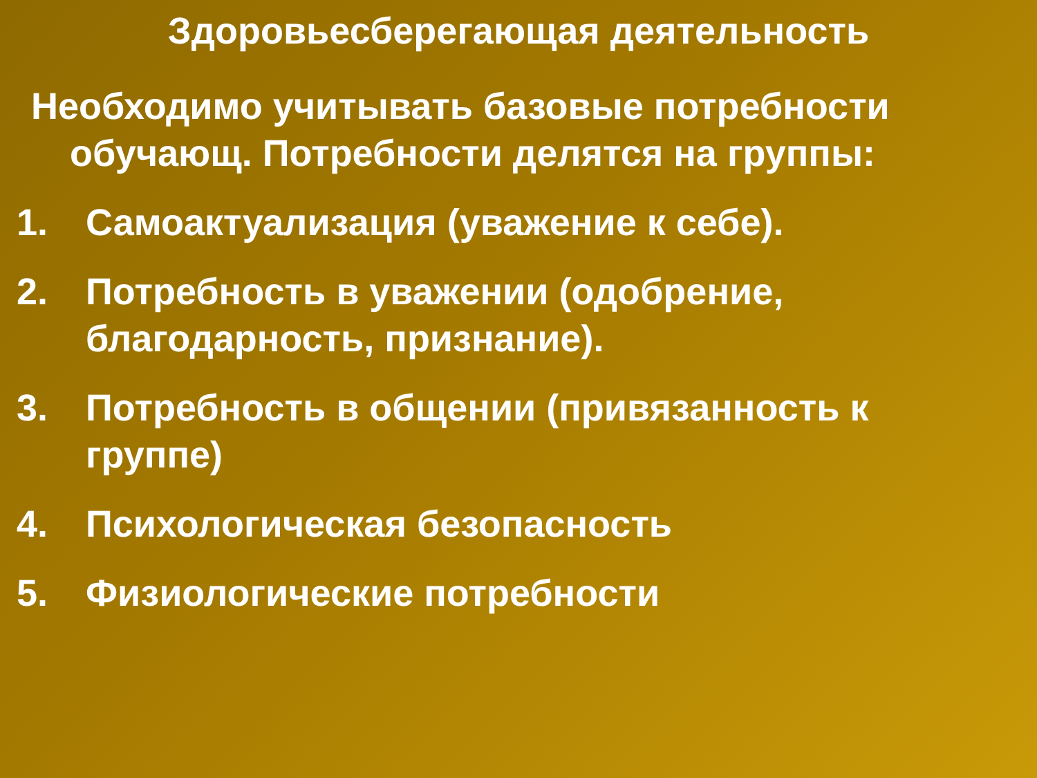Здоровьесберегающая деятельность
Необходимо учитывать базовые потребности обучающ. Потребности делятся на группы:
1. Самоактуализация (уважение к себе).
2. Потребность в уважении (одобрение, благодарность, признание).
3. Потребность в общении (привязанность к группе)
4. Психологическая безопасность
5. Физиологические потребности